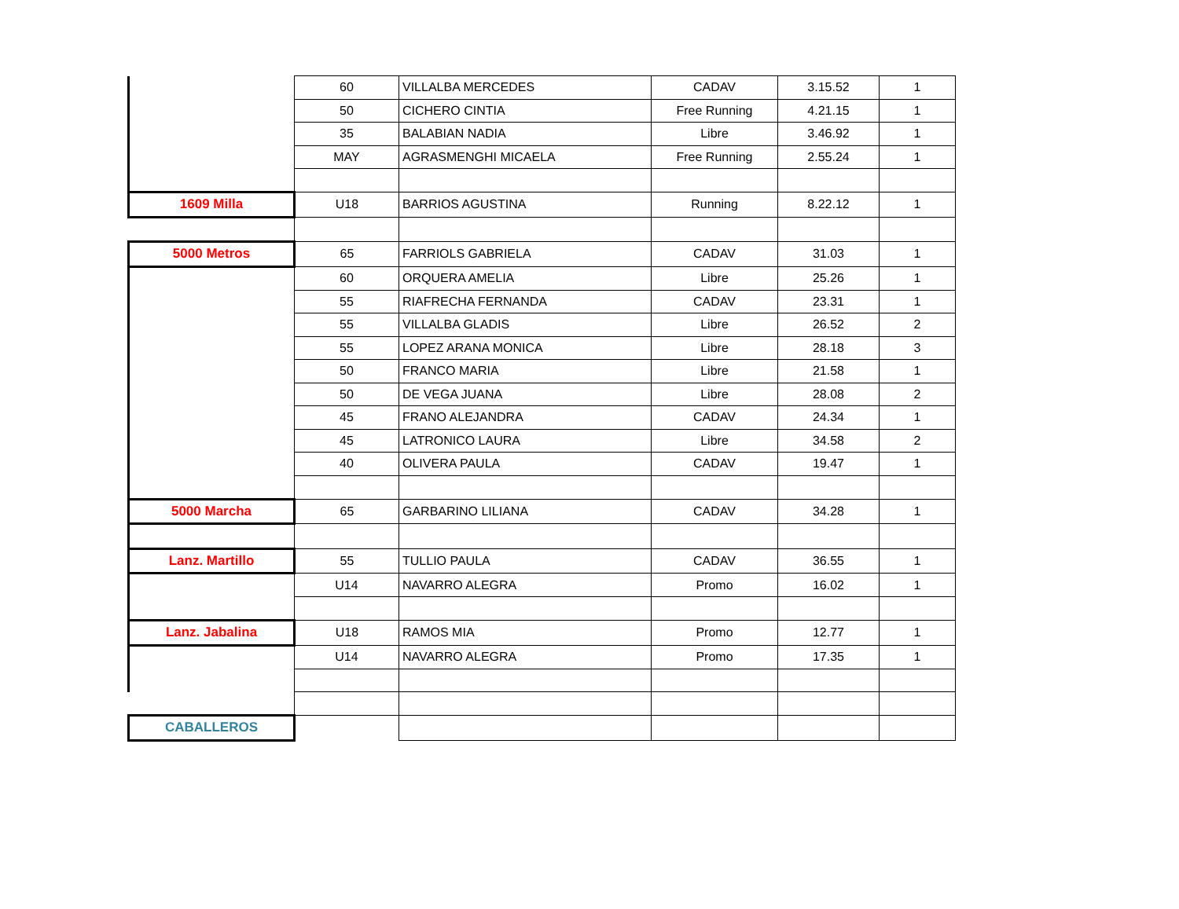| | 60 | VILLALBA MERCEDES | CADAV | 3.15.52 | 1 |
| | 50 | CICHERO CINTIA | Free Running | 4.21.15 | 1 |
| | 35 | BALABIAN NADIA | Libre | 3.46.92 | 1 |
| | MAY | AGRASMENGHI MICAELA | Free Running | 2.55.24 | 1 |
| 1609 Milla | U18 | BARRIOS AGUSTINA | Running | 8.22.12 | 1 |
| 5000 Metros | 65 | FARRIOLS GABRIELA | CADAV | 31.03 | 1 |
| | 60 | ORQUERA AMELIA | Libre | 25.26 | 1 |
| | 55 | RIAFRECHA FERNANDA | CADAV | 23.31 | 1 |
| | 55 | VILLALBA GLADIS | Libre | 26.52 | 2 |
| | 55 | LOPEZ ARANA MONICA | Libre | 28.18 | 3 |
| | 50 | FRANCO MARIA | Libre | 21.58 | 1 |
| | 50 | DE VEGA JUANA | Libre | 28.08 | 2 |
| | 45 | FRANO ALEJANDRA | CADAV | 24.34 | 1 |
| | 45 | LATRONICO LAURA | Libre | 34.58 | 2 |
| | 40 | OLIVERA PAULA | CADAV | 19.47 | 1 |
| 5000 Marcha | 65 | GARBARINO LILIANA | CADAV | 34.28 | 1 |
| Lanz. Martillo | 55 | TULLIO PAULA | CADAV | 36.55 | 1 |
| | U14 | NAVARRO ALEGRA | Promo | 16.02 | 1 |
| Lanz. Jabalina | U18 | RAMOS MIA | Promo | 12.77 | 1 |
| | U14 | NAVARRO ALEGRA | Promo | 17.35 | 1 |
| CABALLEROS | | | | | |